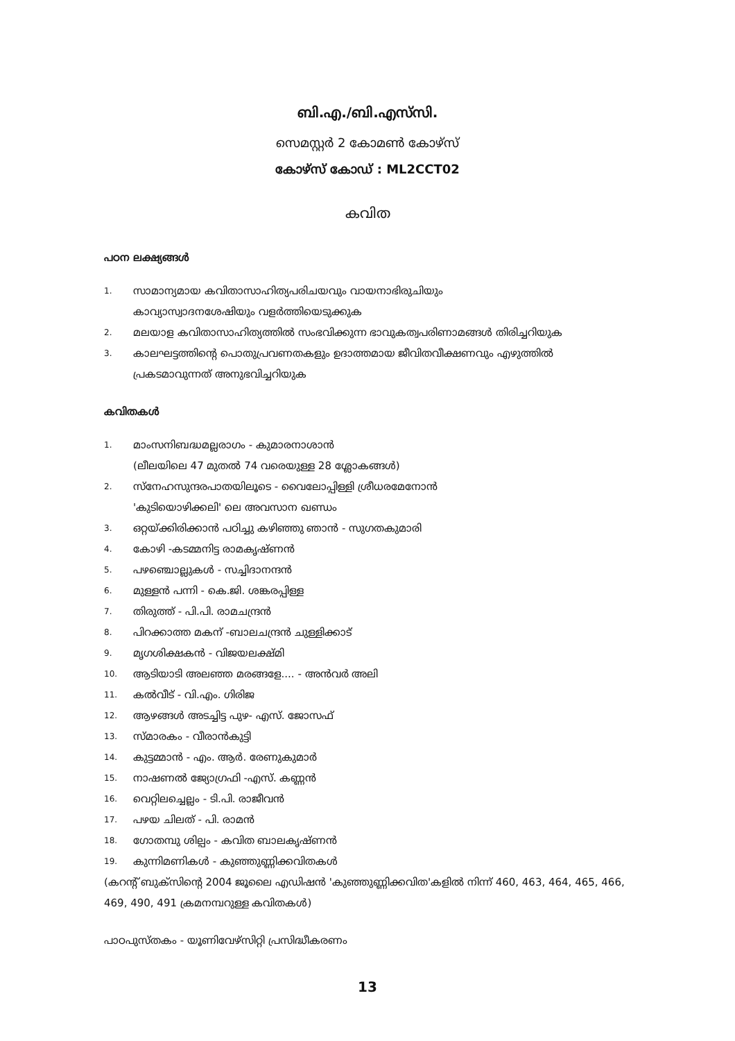ബി.എ./ബി.എസ്‌സി.
സെമസ്റ്റർ 2 കോമൺ കോഴ്സ്
കോഴ്സ് കോഡ് : ML2CCT02
കവിത
പഠന ലക്ഷ്യങ്ങൾ
1. സാമാന്യമായ കവിതാസാഹിത്യപരിചയവും വായനാഭിരുചിയും
കാവ്യാസ്വാദനശേഷിയും വളർത്തിയെടുക്കുക
2. മലയാള കവിതാസാഹിത്യത്തിൽ സംഭവിക്കുന്ന ഭാവുകത്വപരിണാമങ്ങൾ തിരിച്ചറിയുക
3. കാലഘട്ടത്തിന്റെ പൊതുപ്രവണതകളും ഉദാത്തമായ ജീവിതവീക്ഷണവും എഴുത്തിൽ
പ്രകടമാവുന്നത് അനുഭവിച്ചറിയുക
കവിതകൾ
1. മാംസനിബദ്ധമല്ലരാഗം - കുമാരനാശാൻ
(ലീലയിലെ 47 മുതൽ 74 വരെയുള്ള 28 ശ്ലോകങ്ങൾ)
2. സ്നേഹസുന്ദരപാതയിലൂടെ - വൈലോപ്പിള്ളി ശ്രീധരമേനോൻ
'കുടിയൊഴിക്കലി' ലെ അവസാന ഖണ്ഡം
3. ഒറ്റയ്ക്കിരിക്കാൻ പഠിച്ചു കഴിഞ്ഞു ഞാൻ - സുഗതകുമാരി
4. കോഴി -കടമ്മനിട്ട രാമകൃഷ്ണൻ
5. പഴഞ്ചൊല്ലുകൾ - സച്ചിദാനന്ദൻ
6. മുള്ളൻ പന്നി - കെ.ജി. ശങ്കരപ്പിള്ള
7. തിരുത്ത് - പി.പി. രാമചന്ദ്രൻ
8. പിറക്കാത്ത മകന് -ബാലചന്ദ്രൻ ചുള്ളിക്കാട്
9. മൃഗശിക്ഷകൻ - വിജയലക്ഷ്മി
10. ആടിയാടി അലഞ്ഞ മരങ്ങളേ.... - അൻവർ അലി
11. കൽവീട് - വി.എം. ഗിരിജ
12. ആഴങ്ങൾ അടച്ചിട്ട പുഴ- എസ്. ജോസഫ്
13. സ്മാരകം - വീരാൻകുട്ടി
14. കുട്ടമ്മാൻ - എം. ആർ. രേണുകുമാർ
15. നാഷണൽ ജ്യോഗ്രഫി -എസ്. കണ്ണൻ
16. വെറ്റിലച്ചെല്ലം - ടി.പി. രാജീവൻ
17. പഴയ ചിലത് - പി. രാമൻ
18. ഗോതമ്പു ശില്പം - കവിത ബാലകൃഷ്ണൻ
19. കുന്നിമണികൾ - കുഞ്ഞുണ്ണിക്കവിതകൾ
(കറന്റ് ബുക്സിന്റെ 2004 ജൂലൈ എഡിഷൻ 'കുഞ്ഞുണ്ണിക്കവിത'കളിൽ നിന്ന് 460, 463, 464, 465, 466, 469, 490, 491 ക്രമനമ്പറുള്ള കവിതകൾ)
പാഠപുസ്തകം - യൂണിവേഴ്സിറ്റി പ്രസിദ്ധീകരണം
13